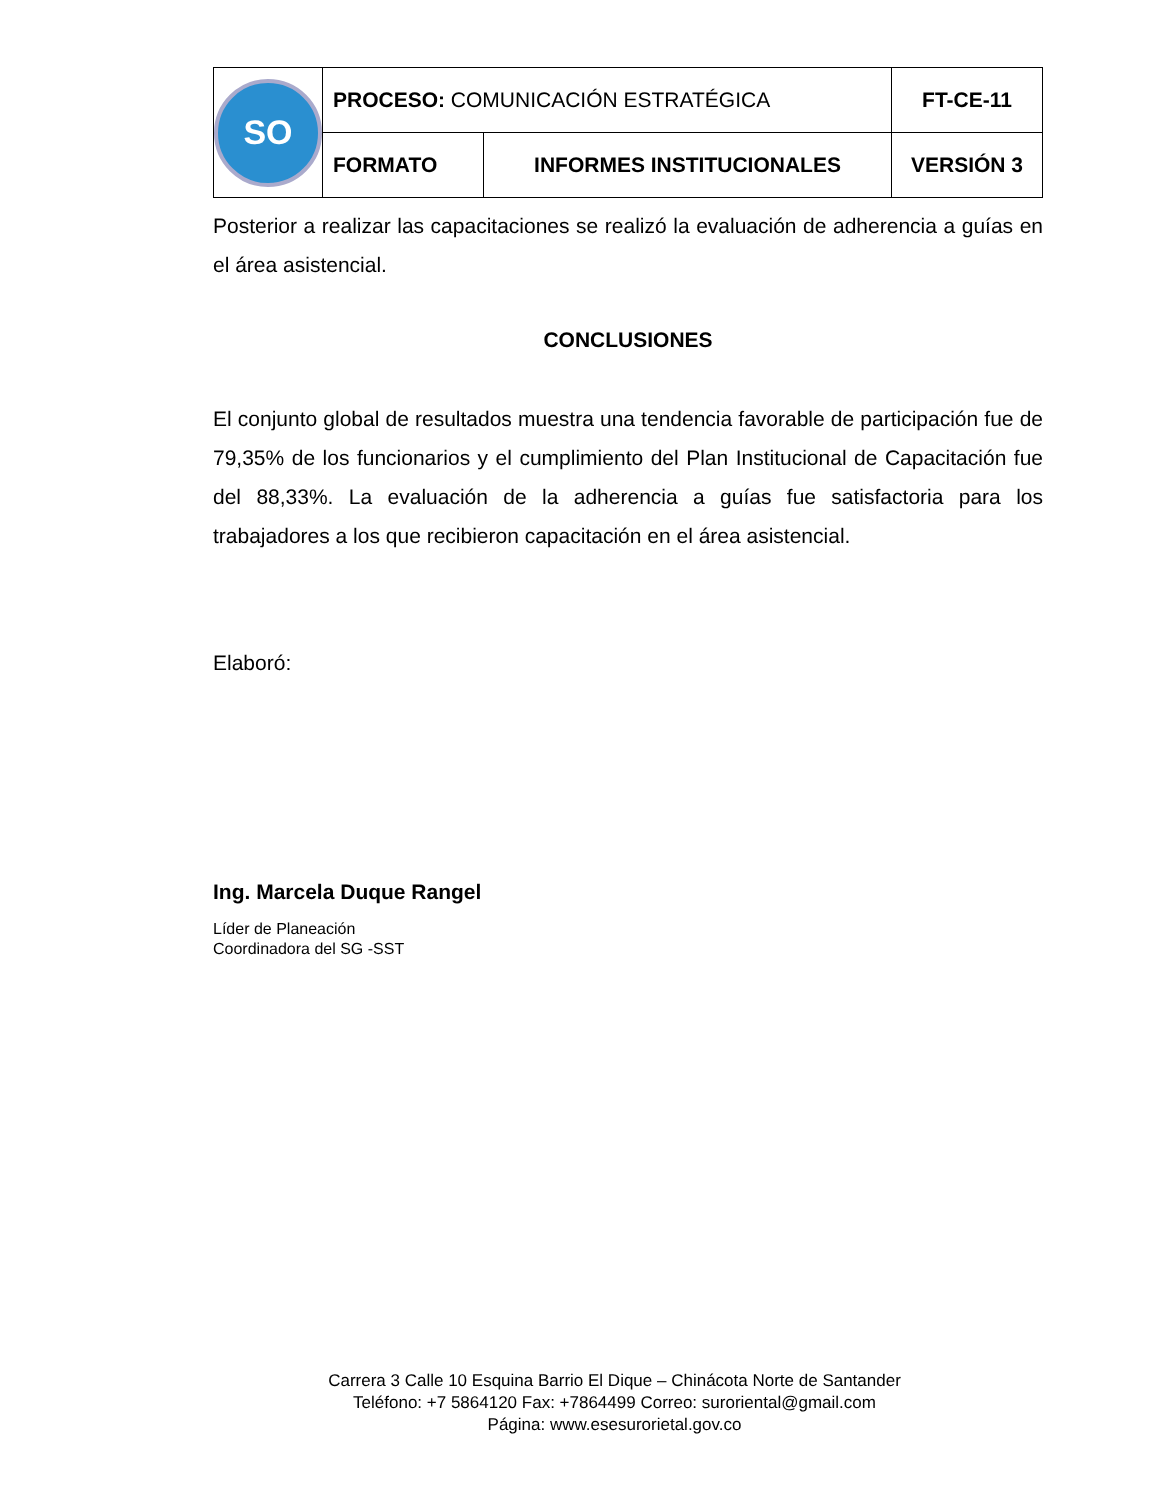| SO | PROCESO: COMUNICACIÓN ESTRATÉGICA | | FT-CE-11 |
| | FORMATO | INFORMES INSTITUCIONALES | VERSIÓN 3 |
Posterior a realizar las capacitaciones se realizó la evaluación de adherencia a guías en el área asistencial.
CONCLUSIONES
El conjunto global de resultados muestra una tendencia favorable de participación fue de 79,35% de los funcionarios y el cumplimiento del Plan Institucional de Capacitación fue del 88,33%. La evaluación de la adherencia a guías fue satisfactoria para los trabajadores a los que recibieron capacitación en el área asistencial.
Elaboró:
Ing. Marcela Duque Rangel
Líder de Planeación
Coordinadora del SG -SST
Carrera 3 Calle 10 Esquina Barrio El Dique – Chinácota Norte de Santander
Teléfono: +7 5864120 Fax: +7864499 Correo: suroriental@gmail.com
Página: www.esesurorietal.gov.co